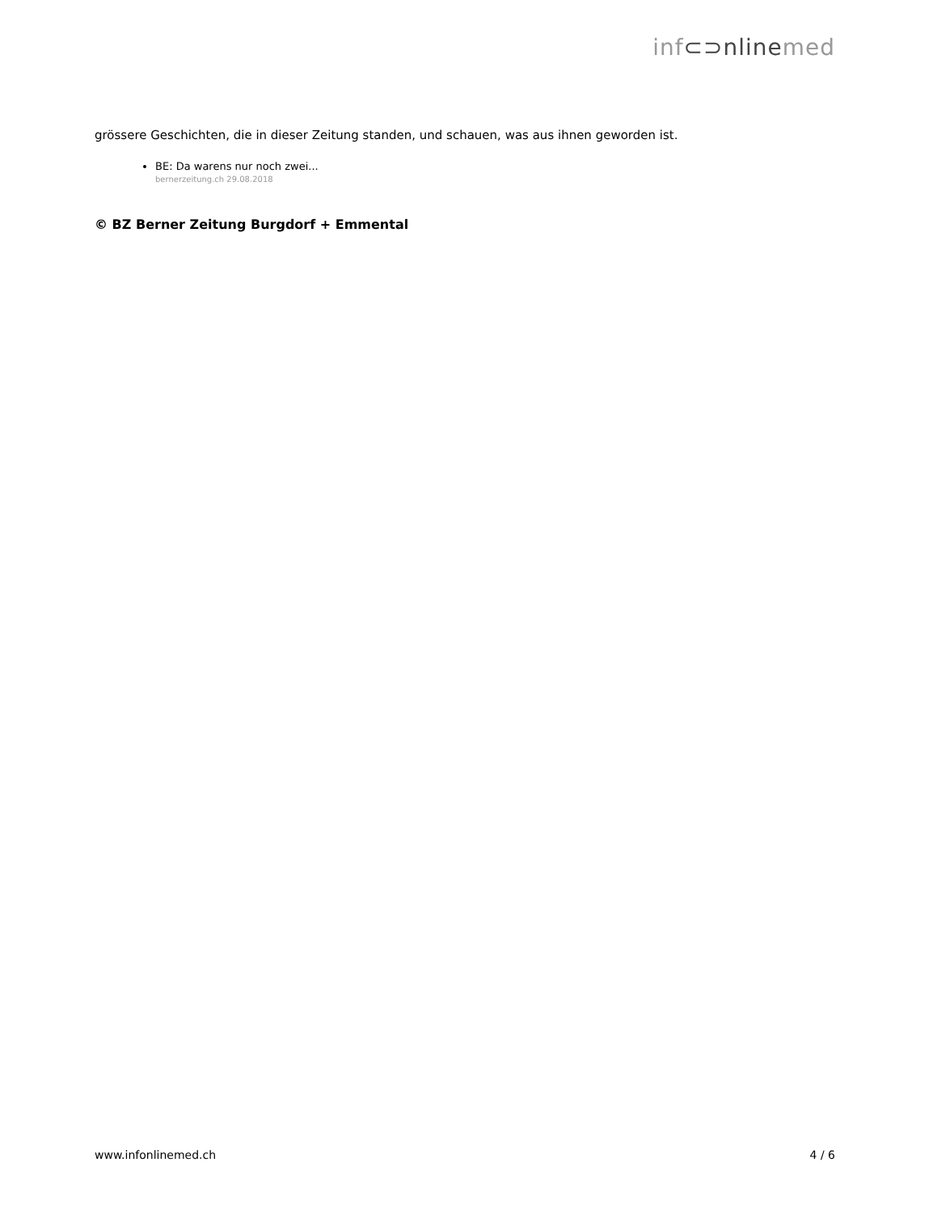inf⊂⊃nlinemed
grössere Geschichten, die in dieser Zeitung standen, und schauen, was aus ihnen geworden ist.
BE: Da warens nur noch zwei...
bernerzeitung.ch 29.08.2018
© BZ Berner Zeitung Burgdorf + Emmental
www.infonlinemed.ch 4 / 6